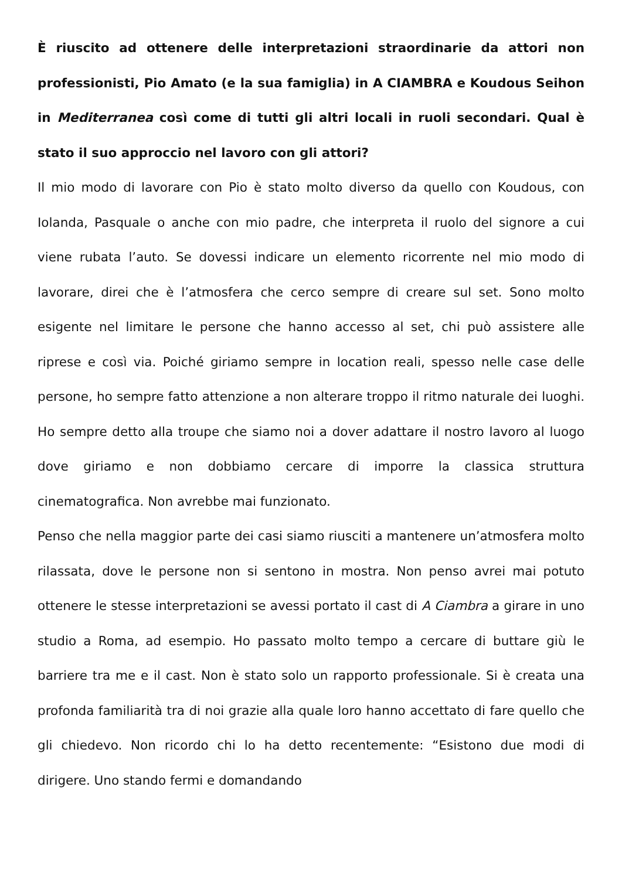È riuscito ad ottenere delle interpretazioni straordinarie da attori non professionisti, Pio Amato (e la sua famiglia) in A CIAMBRA e Koudous Seihon in Mediterranea così come di tutti gli altri locali in ruoli secondari. Qual è stato il suo approccio nel lavoro con gli attori?
Il mio modo di lavorare con Pio è stato molto diverso da quello con Koudous, con Iolanda, Pasquale o anche con mio padre, che interpreta il ruolo del signore a cui viene rubata l’auto. Se dovessi indicare un elemento ricorrente nel mio modo di lavorare, direi che è l’atmosfera che cerco sempre di creare sul set. Sono molto esigente nel limitare le persone che hanno accesso al set, chi può assistere alle riprese e così via. Poiché giriamo sempre in location reali, spesso nelle case delle persone, ho sempre fatto attenzione a non alterare troppo il ritmo naturale dei luoghi. Ho sempre detto alla troupe che siamo noi a dover adattare il nostro lavoro al luogo dove giriamo e non dobbiamo cercare di imporre la classica struttura cinematografica. Non avrebbe mai funzionato.
Penso che nella maggior parte dei casi siamo riusciti a mantenere un’atmosfera molto rilassata, dove le persone non si sentono in mostra. Non penso avrei mai potuto ottenere le stesse interpretazioni se avessi portato il cast di A Ciambra a girare in uno studio a Roma, ad esempio. Ho passato molto tempo a cercare di buttare giù le barriere tra me e il cast. Non è stato solo un rapporto professionale. Si è creata una profonda familiarità tra di noi grazie alla quale loro hanno accettato di fare quello che gli chiedevo. Non ricordo chi lo ha detto recentemente: “Esistono due modi di dirigere. Uno stando fermi e domandando